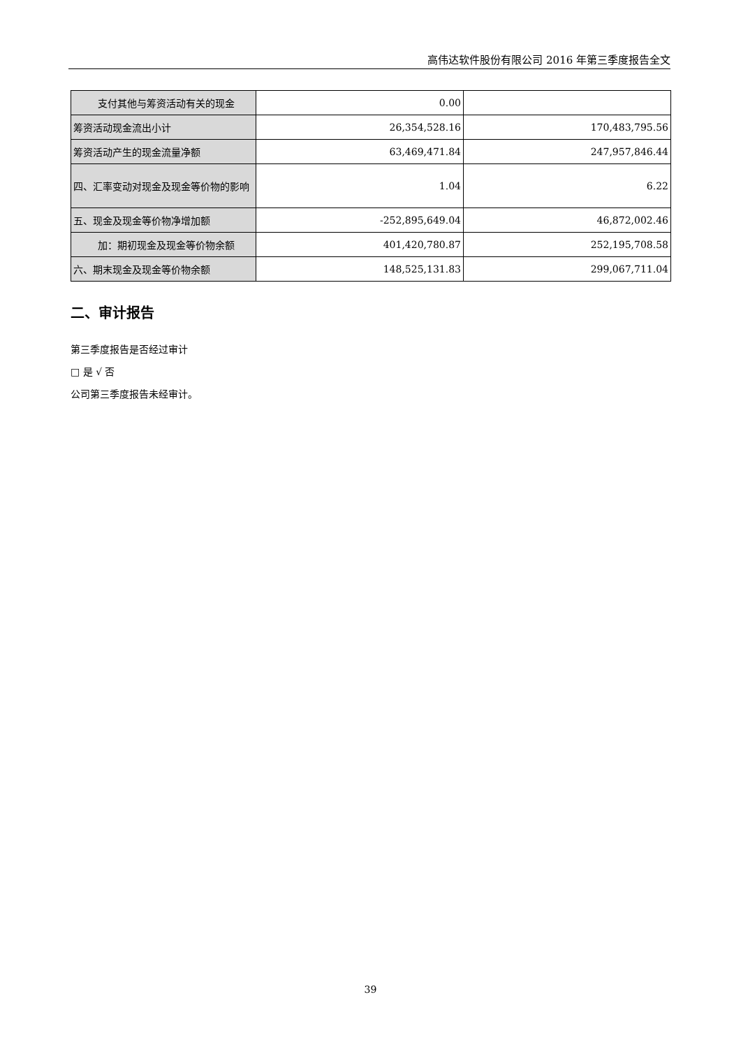高伟达软件股份有限公司 2016 年第三季度报告全文
| 支付其他与筹资活动有关的现金 | 0.00 | |
| 筹资活动现金流出小计 | 26,354,528.16 | 170,483,795.56 |
| 筹资活动产生的现金流量净额 | 63,469,471.84 | 247,957,846.44 |
| 四、汇率变动对现金及现金等价物的影响 | 1.04 | 6.22 |
| 五、现金及现金等价物净增加额 | -252,895,649.04 | 46,872,002.46 |
| 加：期初现金及现金等价物余额 | 401,420,780.87 | 252,195,708.58 |
| 六、期末现金及现金等价物余额 | 148,525,131.83 | 299,067,711.04 |
二、审计报告
第三季度报告是否经过审计
□ 是 √ 否
公司第三季度报告未经审计。
39